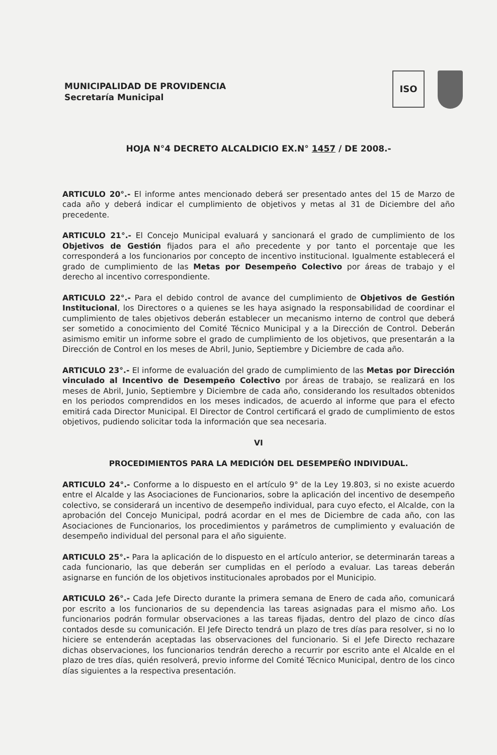MUNICIPALIDAD DE PROVIDENCIA
Secretaría Municipal
ISO
HOJA N°4 DECRETO ALCALDICIO EX.N° 1457 / DE 2008.-
ARTICULO 20°.- El informe antes mencionado deberá ser presentado antes del 15 de Marzo de cada año y deberá indicar el cumplimiento de objetivos y metas al 31 de Diciembre del año precedente.
ARTICULO 21°.- El Concejo Municipal evaluará y sancionará el grado de cumplimiento de los Objetivos de Gestión fijados para el año precedente y por tanto el porcentaje que les corresponderá a los funcionarios por concepto de incentivo institucional. Igualmente establecerá el grado de cumplimiento de las Metas por Desempeño Colectivo por áreas de trabajo y el derecho al incentivo correspondiente.
ARTICULO 22°.- Para el debido control de avance del cumplimiento de Objetivos de Gestión Institucional, los Directores o a quienes se les haya asignado la responsabilidad de coordinar el cumplimiento de tales objetivos deberán establecer un mecanismo interno de control que deberá ser sometido a conocimiento del Comité Técnico Municipal y a la Dirección de Control. Deberán asimismo emitir un informe sobre el grado de cumplimiento de los objetivos, que presentarán a la Dirección de Control en los meses de Abril, Junio, Septiembre y Diciembre de cada año.
ARTICULO 23°.- El informe de evaluación del grado de cumplimiento de las Metas por Dirección vinculado al Incentivo de Desempeño Colectivo por áreas de trabajo, se realizará en los meses de Abril, Junio, Septiembre y Diciembre de cada año, considerando los resultados obtenidos en los periodos comprendidos en los meses indicados, de acuerdo al informe que para el efecto emitirá cada Director Municipal. El Director de Control certificará el grado de cumplimiento de estos objetivos, pudiendo solicitar toda la información que sea necesaria.
VI
PROCEDIMIENTOS PARA LA MEDICIÓN DEL DESEMPEÑO INDIVIDUAL.
ARTICULO 24°.- Conforme a lo dispuesto en el artículo 9° de la Ley 19.803, si no existe acuerdo entre el Alcalde y las Asociaciones de Funcionarios, sobre la aplicación del incentivo de desempeño colectivo, se considerará un incentivo de desempeño individual, para cuyo efecto, el Alcalde, con la aprobación del Concejo Municipal, podrá acordar en el mes de Diciembre de cada año, con las Asociaciones de Funcionarios, los procedimientos y parámetros de cumplimiento y evaluación de desempeño individual del personal para el año siguiente.
ARTICULO 25°.- Para la aplicación de lo dispuesto en el artículo anterior, se determinarán tareas a cada funcionario, las que deberán ser cumplidas en el período a evaluar. Las tareas deberán asignarse en función de los objetivos institucionales aprobados por el Municipio.
ARTICULO 26°.- Cada Jefe Directo durante la primera semana de Enero de cada año, comunicará por escrito a los funcionarios de su dependencia las tareas asignadas para el mismo año. Los funcionarios podrán formular observaciones a las tareas fijadas, dentro del plazo de cinco días contados desde su comunicación. El Jefe Directo tendrá un plazo de tres días para resolver, si no lo hiciere se entenderán aceptadas las observaciones del funcionario. Si el Jefe Directo rechazare dichas observaciones, los funcionarios tendrán derecho a recurrir por escrito ante el Alcalde en el plazo de tres días, quién resolverá, previo informe del Comité Técnico Municipal, dentro de los cinco días siguientes a la respectiva presentación.